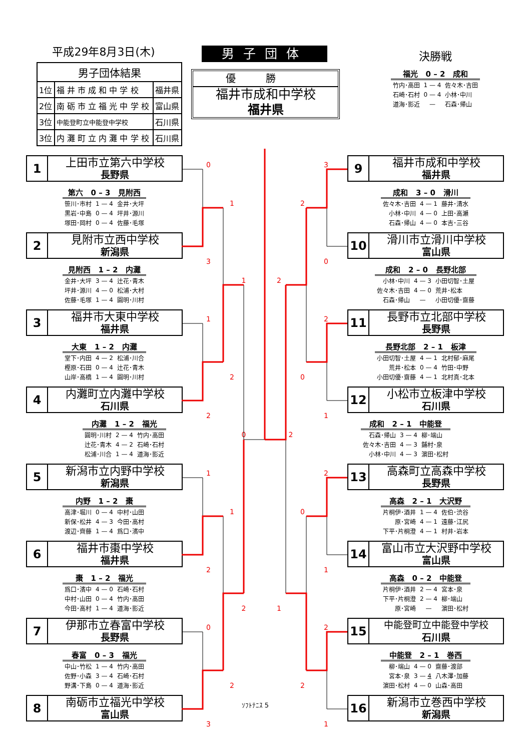平成29年8月3日(木)
| 男子団体結果 | | |
| 1位 | 福 井 市 成 和 中 学 校 | 福井県 |
| 2位 | 南 砺 市 立 福 光 中 学 校 | 富山県 |
| 3位 | 中能登町立中能登中学校 | 石川県 |
| 3位 | 内 灘 町 立 内 灘 中 学 校 | 石川県 |
男子団体
優勝
福井市成和中学校
福井県
決勝戦
| 福光 0 – 2 成和 | | |
| --- | --- | --- |
| 竹内･高田 | 1 — 4 | 佐々木･吉田 |
| 石崎･石村 | 0 — 4 | 小林･中川 |
| 道海･影近 | — | 石森･帰山 |
1
上田市立第六中学校
長野県
| 第六 0 – 3 見附西 | | |
| --- | --- | --- |
| 笹川･市村 | 1 — 4 | 金井･大坪 |
| 黒岩･中島 | 0 — 4 | 坪井･源川 |
| 塚田･岡村 | 0 — 4 | 佐藤･毛塚 |
2
見附市立西中学校
新潟県
| 見附西 1 – 2 内灘 | | |
| --- | --- | --- |
| 金井･大坪 | 3 — 4 | 辻花･青木 |
| 坪井･源川 | 4 — 0 | 松浦･大村 |
| 佐藤･毛塚 | 1 — 4 | 圓明･川村 |
3
福井市大東中学校
福井県
| 大東 1 – 2 内灘 | | |
| --- | --- | --- |
| 堂下･内田 | 4 — 2 | 松浦･川合 |
| 樫原･石田 | 0 — 4 | 辻花･青木 |
| 山岸･高橋 | 1 — 4 | 圓明･川村 |
4
内灘町立内灘中学校
石川県
| 内灘 1 – 2 福光 | | |
| --- | --- | --- |
| 圓明･川村 | 2 — 4 | 竹内･高田 |
| 辻花･青木 | 4 — 2 | 石崎･石村 |
| 松浦･川合 | 1 — 4 | 道海･影近 |
5
新潟市立内野中学校
新潟県
| 内野 1 – 2 棗 | | |
| --- | --- | --- |
| 高津･堀川 | 0 — 4 | 中村･山田 |
| 新保･松井 | 4 — 3 | 今田･高村 |
| 渡辺･齊藤 | 1 — 4 | 爲口･濱中 |
6
福井市棗中学校
福井県
| 棗 1 – 2 福光 | | |
| --- | --- | --- |
| 爲口･濱中 | 4 — 0 | 石崎･石村 |
| 中村･山田 | 0 — 4 | 竹内･高田 |
| 今田･高村 | 1 — 4 | 道海･影近 |
7
伊那市立春富中学校
長野県
| 春富 0 – 3 福光 | | |
| --- | --- | --- |
| 中山･竹松 | 1 — 4 | 竹内･高田 |
| 佐野･小森 | 3 — 4 | 石崎･石村 |
| 野溝･下島 | 0 — 4 | 道海･影近 |
8
南砺市立福光中学校
富山県
0 1 3 1 1 2 2 0 1 1 2 2 0 2 3 3 2 0 2 2 0 1 2 2 0 1 1 2 2 1 ｿﾌﾄﾃﾆｽ 5
9
福井市成和中学校
福井県
| 成和 3 – 0 滑川 | | |
| --- | --- | --- |
| 佐々木･吉田 | 4 — 1 | 藤井･清水 |
| 小林･中川 | 4 — 0 | 上田･高瀬 |
| 石森･帰山 | 4 — 0 | 本吉･三谷 |
10
滑川市立滑川中学校
富山県
| 成和 2 – 0 長野北部 | | |
| --- | --- | --- |
| 小林･中川 | 4 — 3 | 小田切智･土屋 |
| 佐々木･吉田 | 4 — 0 | 荒井･松本 |
| 石森･帰山 | — | 小田切優･齋藤 |
11
長野市立北部中学校
長野県
| 長野北部 2 – 1 板津 | | |
| --- | --- | --- |
| 小田切智･土屋 | 4 — 1 | 北村郁･麻尾 |
| 荒井･松本 | 0 — 4 | 竹田･中野 |
| 小田切優･齋藤 | 4 — 1 | 北村真･北本 |
12
小松市立板津中学校
石川県
| 成和 2 – 1 中能登 | | |
| --- | --- | --- |
| 石森･帰山 | 3 — 4 | 柳･端山 |
| 佐々木･吉田 | 4 — 3 | 鋪村･泉 |
| 小林･中川 | 4 — 3 | 濵田･松村 |
13
高森町立高森中学校
長野県
| 高森 2 – 1 大沢野 | | |
| --- | --- | --- |
| 片桐伊･酒井 | 1 — 4 | 佐伯･渋谷 |
| 原･宮崎 | 4 — 1 | 遠藤･江尻 |
| 下平･片桐澄 | 4 — 1 | 村井･岩本 |
14
富山市立大沢野中学校
富山県
| 高森 0 – 2 中能登 | | |
| --- | --- | --- |
| 片桐伊･酒井 | 2 — 4 | 宮本･泉 |
| 下平･片桐澄 | 2 — 4 | 柳･端山 |
| 原･宮崎 | — | 濵田･松村 |
15
中能登町立中能登中学校
石川県
| 中能登 2 – 1 巻西 | | |
| --- | --- | --- |
| 柳･端山 | 4 — 0 | 齋藤･渡部 |
| 宮本･泉 | 3 — 4 | 八木澤･加藤 |
| 濵田･松村 | 4 — 0 | 山森･高田 |
16
新潟市立巻西中学校
新潟県